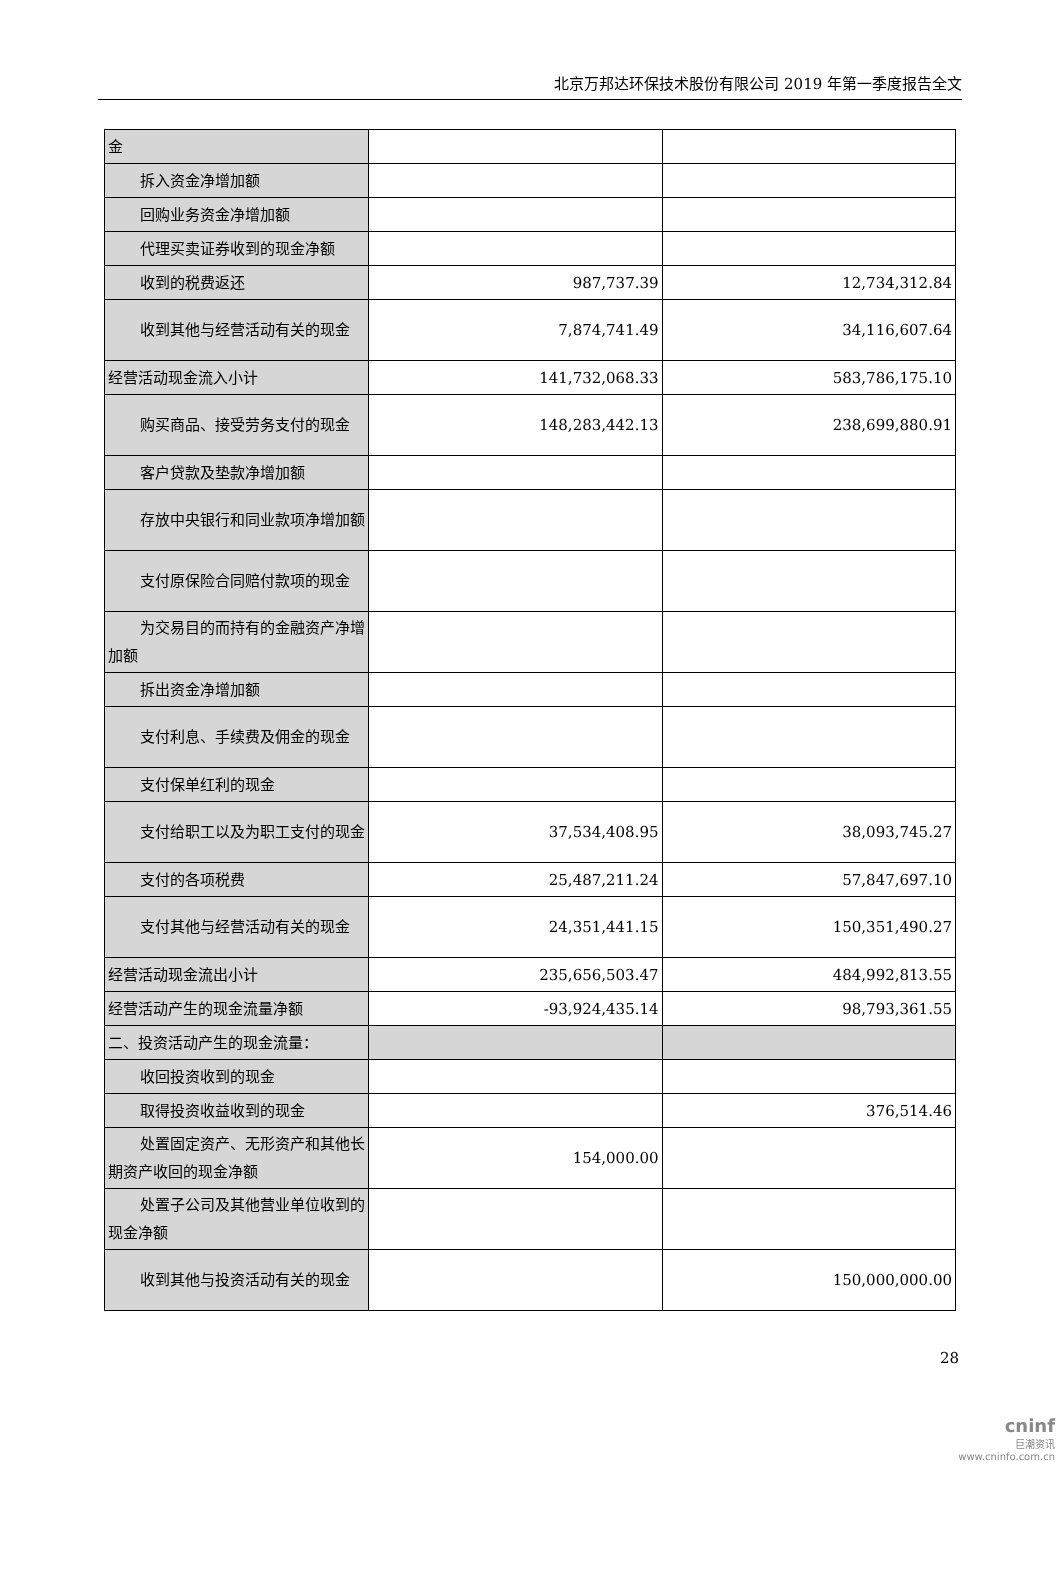北京万邦达环保技术股份有限公司 2019 年第一季度报告全文
| 金 | | |
| 拆入资金净增加额 | | |
| 回购业务资金净增加额 | | |
| 代理买卖证券收到的现金净额 | | |
| 收到的税费返还 | 987,737.39 | 12,734,312.84 |
| 收到其他与经营活动有关的现 金 | 7,874,741.49 | 34,116,607.64 |
| 经营活动现金流入小计 | 141,732,068.33 | 583,786,175.10 |
| 购买商品、接受劳务支付的现 金 | 148,283,442.13 | 238,699,880.91 |
| 客户贷款及垫款净增加额 | | |
| 存放中央银行和同业款项净增 加额 | | |
| 支付原保险合同赔付款项的现 金 | | |
| 为交易目的而持有的金融资产 净增加额 | | |
| 拆出资金净增加额 | | |
| 支付利息、手续费及佣金的现 金 | | |
| 支付保单红利的现金 | | |
| 支付给职工以及为职工支付的 现金 | 37,534,408.95 | 38,093,745.27 |
| 支付的各项税费 | 25,487,211.24 | 57,847,697.10 |
| 支付其他与经营活动有关的现 金 | 24,351,441.15 | 150,351,490.27 |
| 经营活动现金流出小计 | 235,656,503.47 | 484,992,813.55 |
| 经营活动产生的现金流量净额 | -93,924,435.14 | 98,793,361.55 |
| 二、投资活动产生的现金流量： | | |
| 收回投资收到的现金 | | |
| 取得投资收益收到的现金 | | 376,514.46 |
| 处置固定资产、无形资产和其 他长期资产收回的现金净额 | 154,000.00 | |
| 处置子公司及其他营业单位收 到的现金净额 | | |
| 收到其他与投资活动有关的现 金 | | 150,000,000.00 |
28
cninf
巨潮资讯
www.cninfo.com.cn